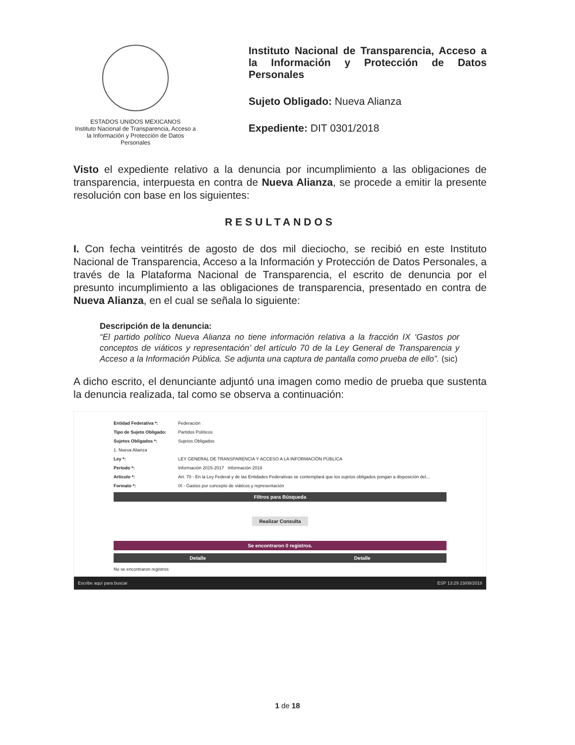ESTADOS UNIDOS MEXICANOS
Instituto Nacional de Transparencia, Acceso a la Información y Protección de Datos Personales
Instituto Nacional de Transparencia, Acceso a la Información y Protección de Datos Personales
Sujeto Obligado: Nueva Alianza
Expediente: DIT 0301/2018
Visto el expediente relativo a la denuncia por incumplimiento a las obligaciones de transparencia, interpuesta en contra de Nueva Alianza, se procede a emitir la presente resolución con base en los siguientes:
RESULTANDOS
I. Con fecha veintitrés de agosto de dos mil dieciocho, se recibió en este Instituto Nacional de Transparencia, Acceso a la Información y Protección de Datos Personales, a través de la Plataforma Nacional de Transparencia, el escrito de denuncia por el presunto incumplimiento a las obligaciones de transparencia, presentado en contra de Nueva Alianza, en el cual se señala lo siguiente:
Descripción de la denuncia:
“El partido político Nueva Alianza no tiene información relativa a la fracción IX ‘Gastos por conceptos de viáticos y representación’ del artículo 70 de la Ley General de Transparencia y Acceso a la Información Pública. Se adjunta una captura de pantalla como prueba de ello”. (sic)
A dicho escrito, el denunciante adjuntó una imagen como medio de prueba que sustenta la denuncia realizada, tal como se observa a continuación:
Entidad Federativa *: Federación
Tipo de Sujeto Obligado: Partidos Políticos
Sujetos Obligados *: Sujetos Obligados
1. Nueva Alianza
Ley *: LEY GENERAL DE TRANSPARENCIA Y ACCESO A LA INFORMACIÓN PÚBLICA
Periodo *: Información 2015-2017 Información 2018
Artículo *: Art. 70 - En la Ley Federal y de las Entidades Federativas se contemplará que los sujetos obligados pongan a disposición del...
Formato *: IX - Gastos por concepto de viáticos y representación
Filtros para Búsqueda
Realizar Consulta
Se encontraron 0 registros.
Detalle Detalle
No se encontraron registros
Escribe aquí para buscar ESP 13:29 23/08/2018
1 de 18